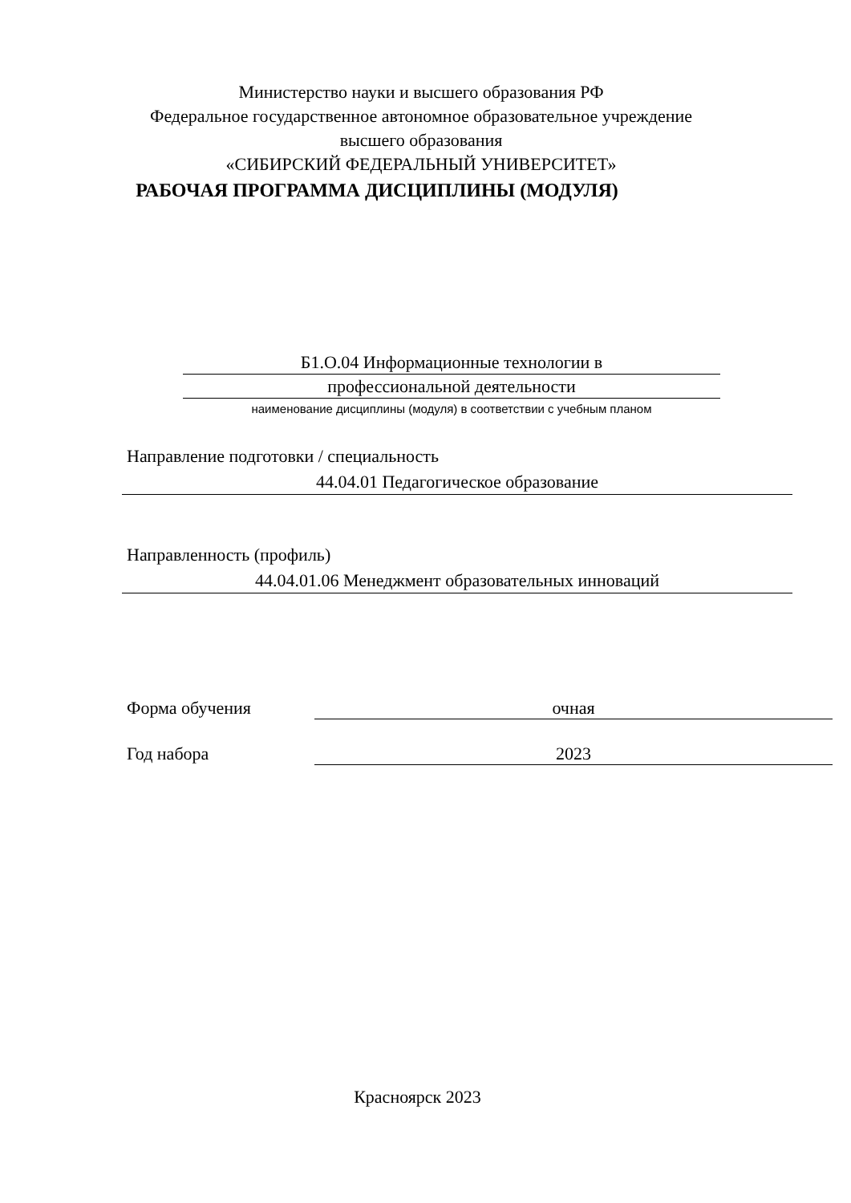Министерство науки и высшего образования РФ
Федеральное государственное автономное образовательное учреждение
высшего образования
«СИБИРСКИЙ ФЕДЕРАЛЬНЫЙ УНИВЕРСИТЕТ»
РАБОЧАЯ ПРОГРАММА ДИСЦИПЛИНЫ (МОДУЛЯ)
Б1.О.04 Информационные технологии в
профессиональной деятельности
наименование дисциплины (модуля) в соответствии с учебным планом
Направление подготовки / специальность
44.04.01 Педагогическое образование
Направленность (профиль)
44.04.01.06 Менеджмент образовательных инноваций
Форма обучения очная
Год набора 2023
Красноярск 2023